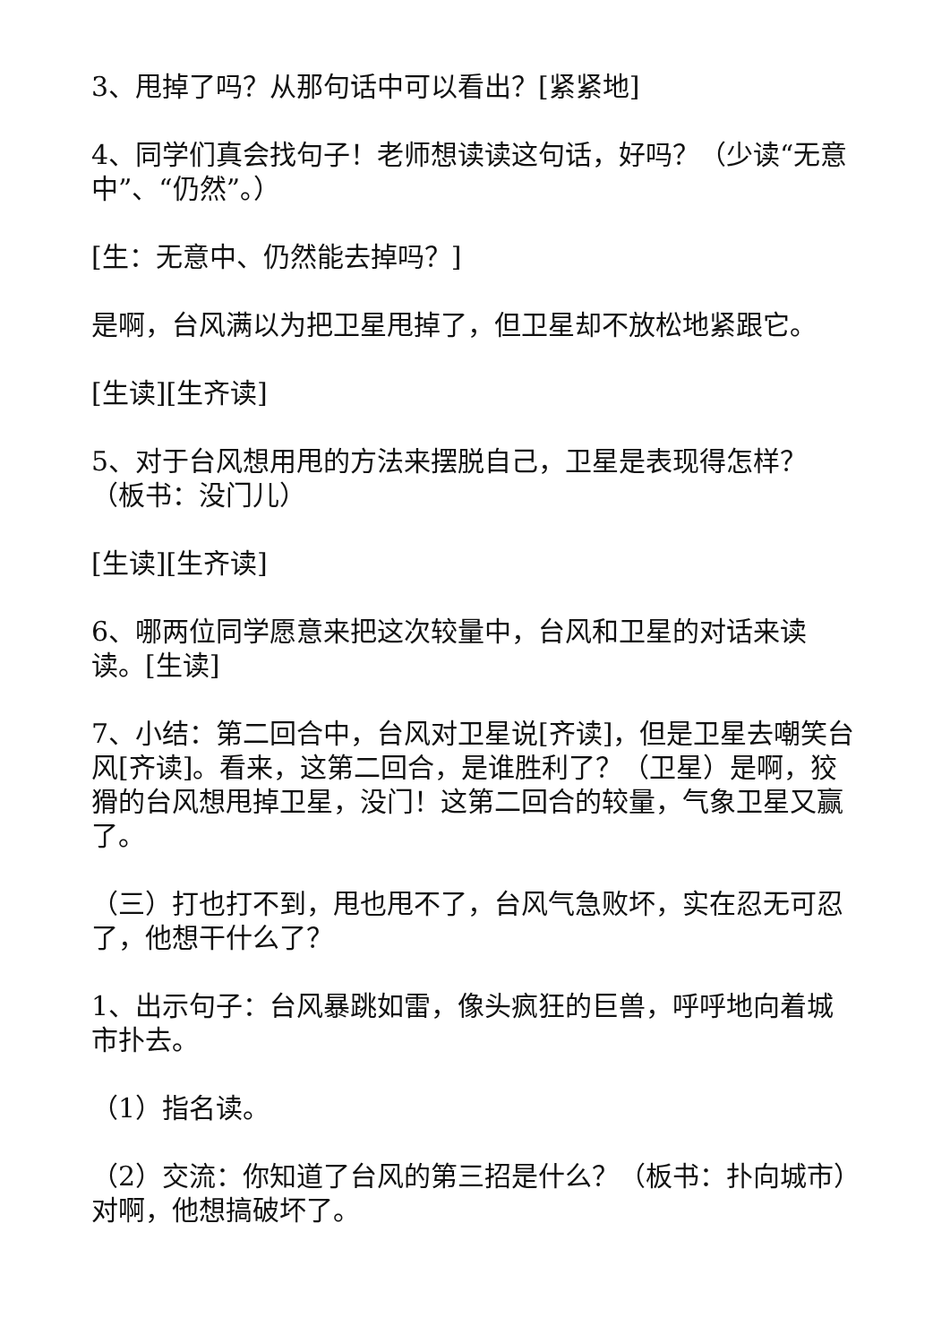3、甩掉了吗？从那句话中可以看出？[紧紧地]
4、同学们真会找句子！老师想读读这句话，好吗？（少读“无意中”、“仍然”。）
[生：无意中、仍然能去掉吗？]
是啊，台风满以为把卫星甩掉了，但卫星却不放松地紧跟它。
[生读][生齐读]
5、对于台风想用甩的方法来摆脱自己，卫星是表现得怎样？（板书：没门儿）
[生读][生齐读]
6、哪两位同学愿意来把这次较量中，台风和卫星的对话来读读。[生读]
7、小结：第二回合中，台风对卫星说[齐读]，但是卫星去嘲笑台风[齐读]。看来，这第二回合，是谁胜利了？（卫星）是啊，狡猾的台风想甩掉卫星，没门！这第二回合的较量，气象卫星又赢了。
（三）打也打不到，甩也甩不了，台风气急败坏，实在忍无可忍了，他想干什么了？
1、出示句子：台风暴跳如雷，像头疯狂的巨兽，呼呼地向着城市扑去。
（1）指名读。
（2）交流：你知道了台风的第三招是什么？（板书：扑向城市）对啊，他想搞破坏了。